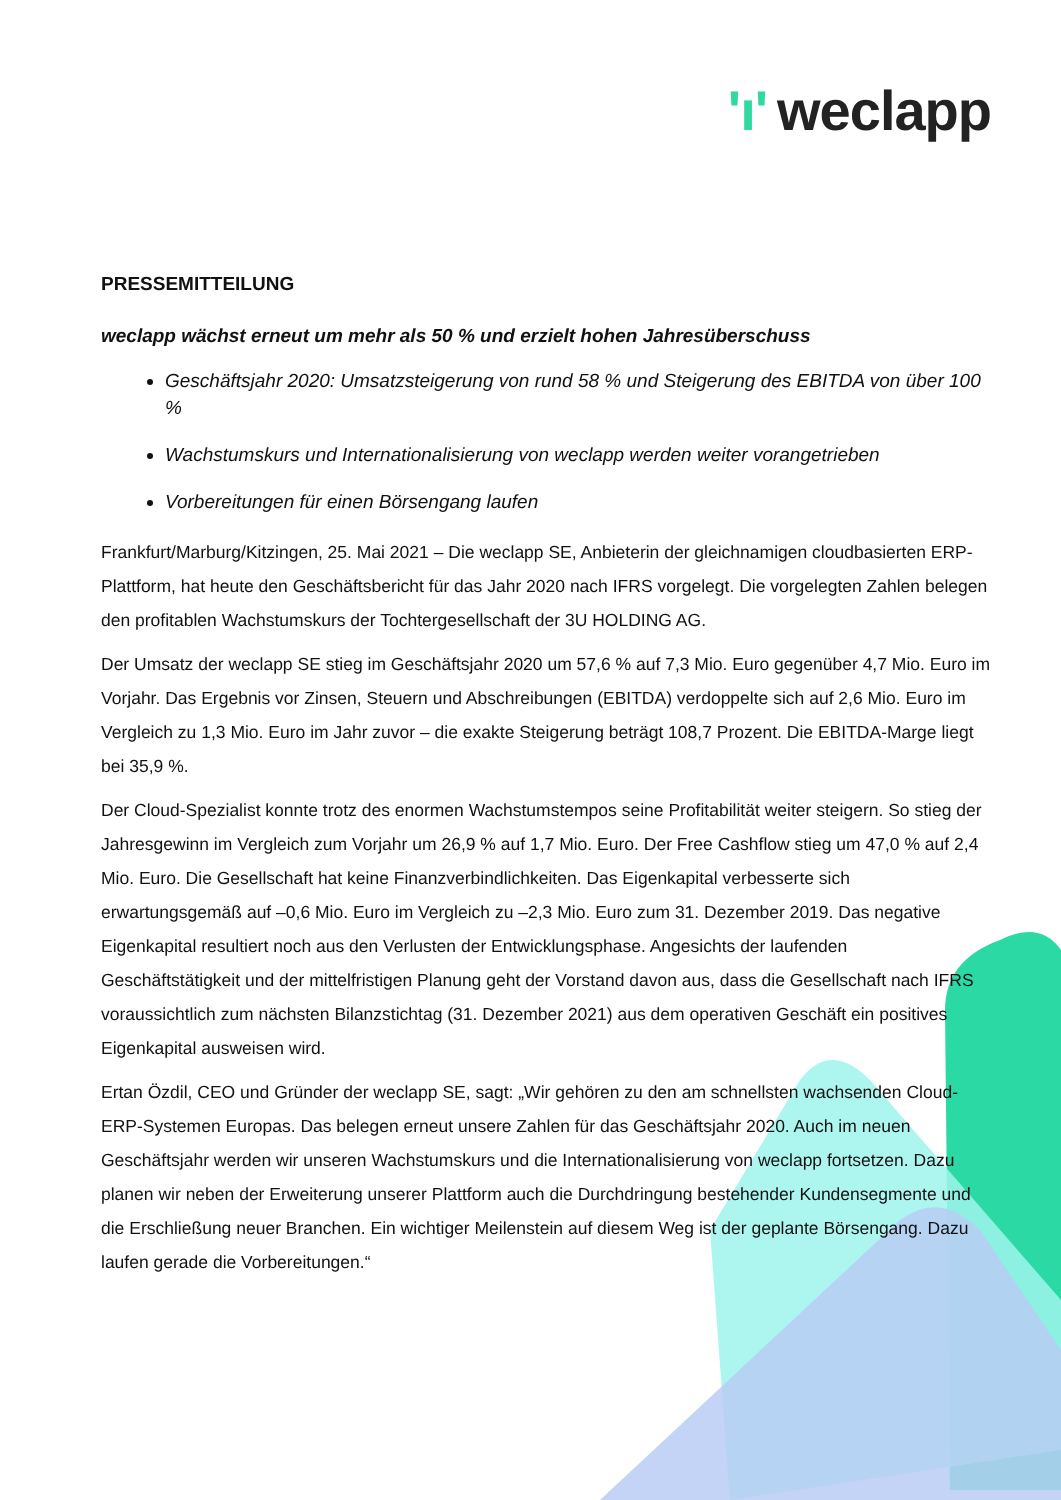'ı' weclapp
PRESSEMITTEILUNG
weclapp wächst erneut um mehr als 50 % und erzielt hohen Jahresüberschuss
Geschäftsjahr 2020: Umsatzsteigerung von rund 58 % und Steigerung des EBITDA von über 100 %
Wachstumskurs und Internationalisierung von weclapp werden weiter vorangetrieben
Vorbereitungen für einen Börsengang laufen
Frankfurt/Marburg/Kitzingen, 25. Mai 2021 – Die weclapp SE, Anbieterin der gleichnamigen cloudbasierten ERP-Plattform, hat heute den Geschäftsbericht für das Jahr 2020 nach IFRS vorgelegt. Die vorgelegten Zahlen belegen den profitablen Wachstumskurs der Tochtergesellschaft der 3U HOLDING AG.
Der Umsatz der weclapp SE stieg im Geschäftsjahr 2020 um 57,6 % auf 7,3 Mio. Euro gegenüber 4,7 Mio. Euro im Vorjahr. Das Ergebnis vor Zinsen, Steuern und Abschreibungen (EBITDA) verdoppelte sich auf 2,6 Mio. Euro im Vergleich zu 1,3 Mio. Euro im Jahr zuvor – die exakte Steigerung beträgt 108,7 Prozent. Die EBITDA-Marge liegt bei 35,9 %.
Der Cloud-Spezialist konnte trotz des enormen Wachstumstempos seine Profitabilität weiter steigern. So stieg der Jahresgewinn im Vergleich zum Vorjahr um 26,9 % auf 1,7 Mio. Euro. Der Free Cashflow stieg um 47,0 % auf 2,4 Mio. Euro. Die Gesellschaft hat keine Finanzverbindlichkeiten. Das Eigenkapital verbesserte sich erwartungsgemäß auf –0,6 Mio. Euro im Vergleich zu –2,3 Mio. Euro zum 31. Dezember 2019. Das negative Eigenkapital resultiert noch aus den Verlusten der Entwicklungsphase. Angesichts der laufenden Geschäftstätigkeit und der mittelfristigen Planung geht der Vorstand davon aus, dass die Gesellschaft nach IFRS voraussichtlich zum nächsten Bilanzstichtag (31. Dezember 2021) aus dem operativen Geschäft ein positives Eigenkapital ausweisen wird.
Ertan Özdil, CEO und Gründer der weclapp SE, sagt: „Wir gehören zu den am schnellsten wachsenden Cloud-ERP-Systemen Europas. Das belegen erneut unsere Zahlen für das Geschäftsjahr 2020. Auch im neuen Geschäftsjahr werden wir unseren Wachstumskurs und die Internationalisierung von weclapp fortsetzen. Dazu planen wir neben der Erweiterung unserer Plattform auch die Durchdringung bestehender Kundensegmente und die Erschließung neuer Branchen. Ein wichtiger Meilenstein auf diesem Weg ist der geplante Börsengang. Dazu laufen gerade die Vorbereitungen.“